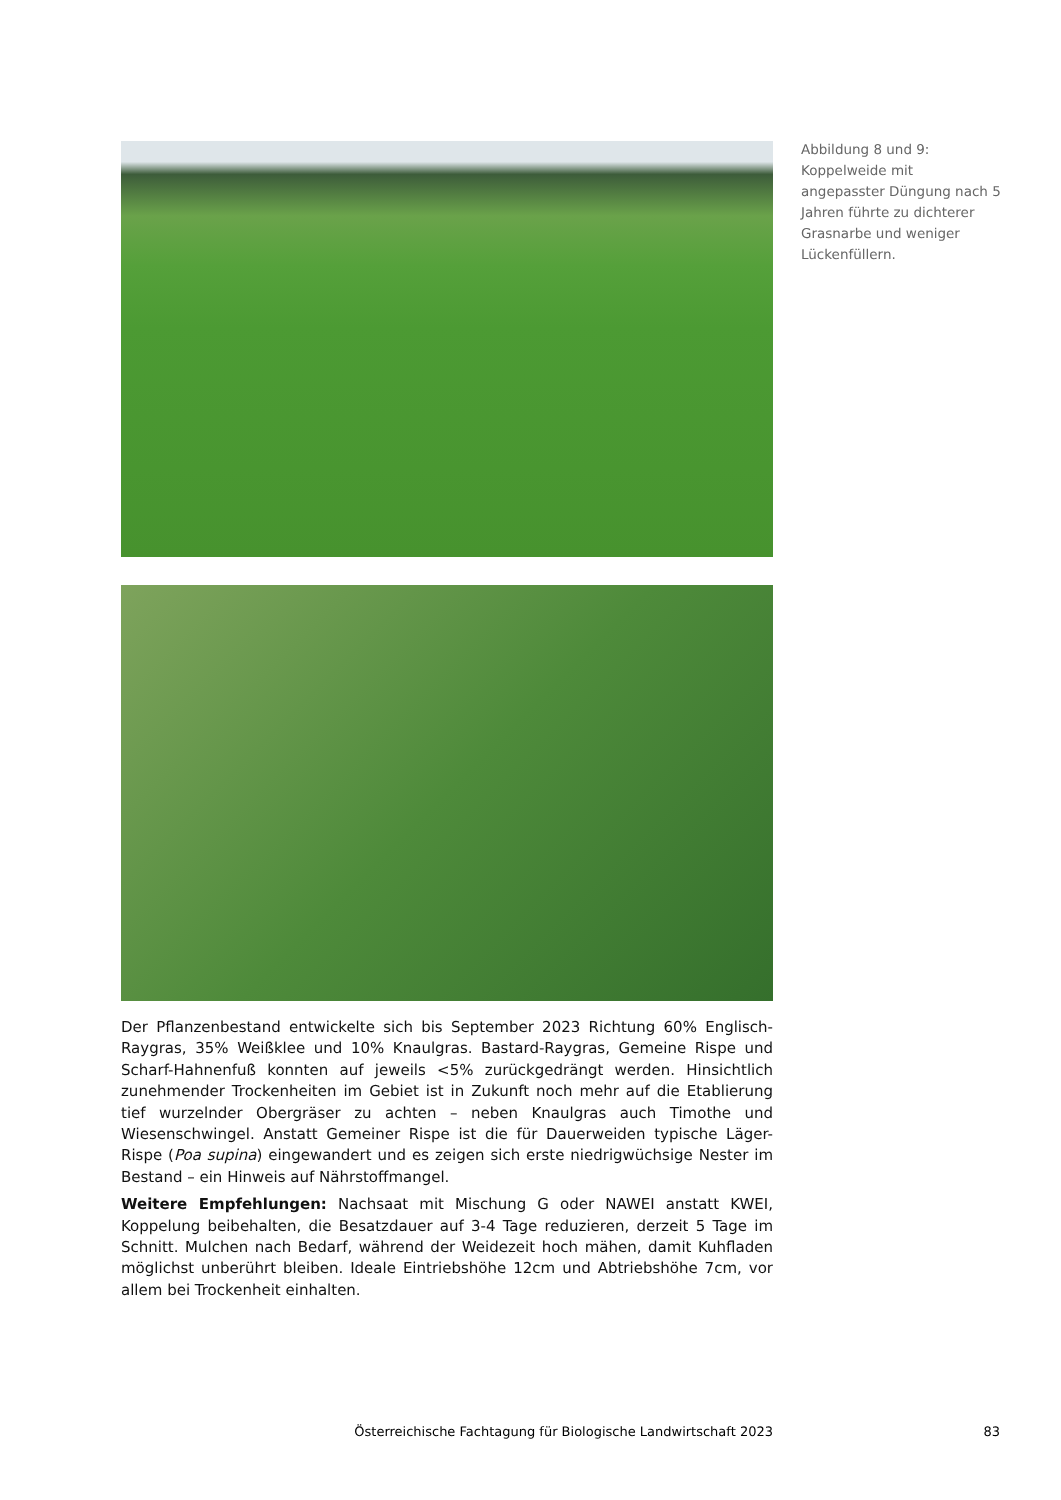Der Pflanzenbestand entwickelte sich bis September 2023 Richtung 60% Englisch-Raygras, 35% Weißklee und 10% Knaulgras. Bastard-Raygras, Gemeine Rispe und Scharf-Hahnenfuß konnten auf jeweils <5% zurückgedrängt werden. Hinsichtlich zunehmender Trockenheiten im Gebiet ist in Zukunft noch mehr auf die Etablierung tief wurzelnder Obergräser zu achten – neben Knaulgras auch Timothe und Wiesenschwingel. Anstatt Gemeiner Rispe ist die für Dauerweiden typische Läger-Rispe (Poa supina) eingewandert und es zeigen sich erste niedrigwüchsige Nester im Bestand – ein Hinweis auf Nährstoffmangel.
Weitere Empfehlungen: Nachsaat mit Mischung G oder NAWEI anstatt KWEI, Koppelung beibehalten, die Besatzdauer auf 3-4 Tage reduzieren, derzeit 5 Tage im Schnitt. Mulchen nach Bedarf, während der Weidezeit hoch mähen, damit Kuhfladen möglichst unberührt bleiben. Ideale Eintriebshöhe 12cm und Abtriebshöhe 7cm, vor allem bei Trockenheit einhalten.
Abbildung 8 und 9: Koppelweide mit angepasster Düngung nach 5 Jahren führte zu dichterer Grasnarbe und weniger Lückenfüllern.
Österreichische Fachtagung für Biologische Landwirtschaft 2023 83